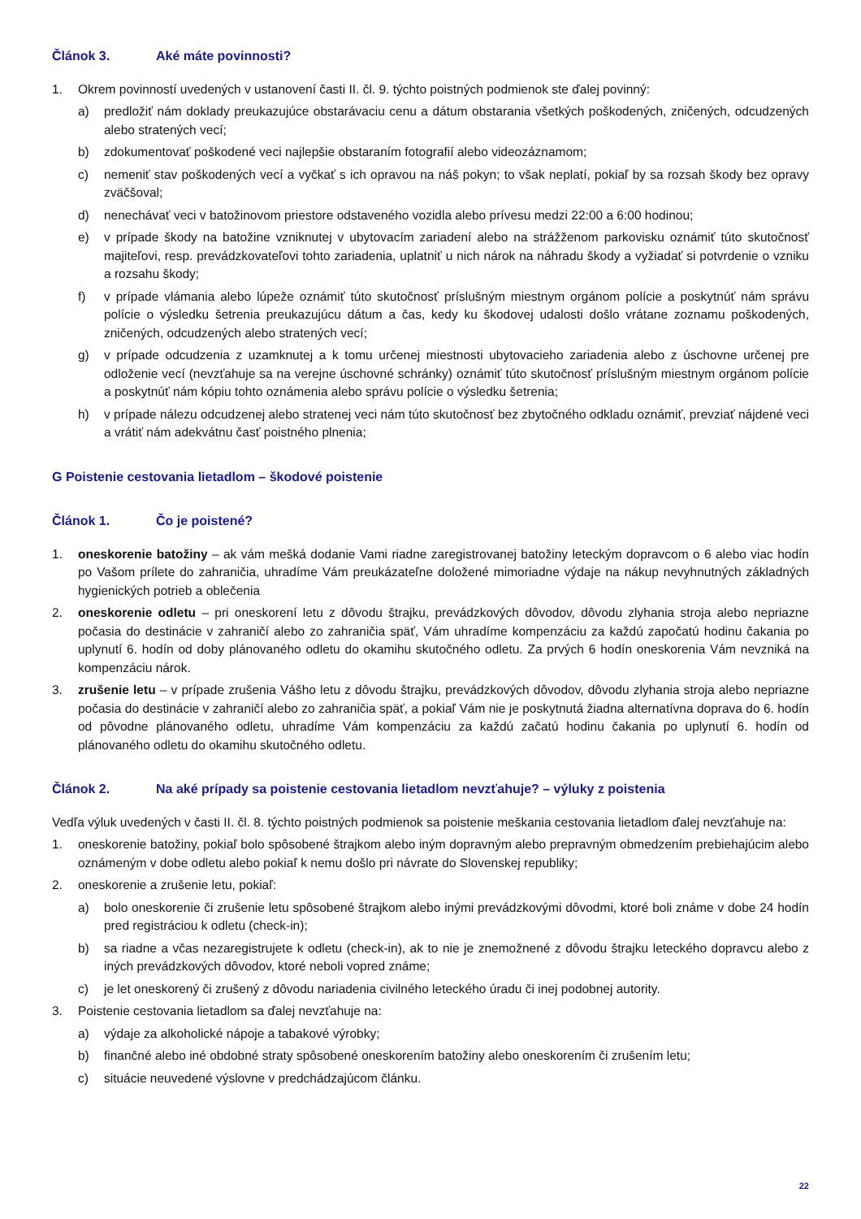Článok 3. Aké máte povinnosti?
1. Okrem povinností uvedených v ustanovení časti II. čl. 9. týchto poistných podmienok ste ďalej povinný:
a) predložiť nám doklady preukazujúce obstarávaciu cenu a dátum obstarania všetkých poškodených, zničených, odcudzených alebo stratených vecí;
b) zdokumentovať poškodené veci najlepšie obstaraním fotografií alebo videozáznamom;
c) nemeniť stav poškodených vecí a vyčkať s ich opravou na náš pokyn; to však neplatí, pokiaľ by sa rozsah škody bez opravy zväčšoval;
d) nenechávať veci v batožinovom priestore odstaveného vozidla alebo prívesu medzi 22:00 a 6:00 hodinou;
e) v prípade škody na batožine vzniknutej v ubytovacím zariadení alebo na strážženom parkovisku oznámiť túto skutočnosť majiteľovi, resp. prevádzkovateľovi tohto zariadenia, uplatniť u nich nárok na náhradu škody a vyžiadať si potvrdenie o vzniku a rozsahu škody;
f) v prípade vlámania alebo lúpeže oznámiť túto skutočnosť príslušným miestnym orgánom polície a poskytnúť nám správu polície o výsledku šetrenia preukazujúcu dátum a čas, kedy ku škodovej udalosti došlo vrátane zoznamu poškodených, zničených, odcudzených alebo stratených vecí;
g) v prípade odcudzenia z uzamknutej a k tomu určenej miestnosti ubytovacieho zariadenia alebo z úschovne určenej pre odloženie vecí (nevzťahuje sa na verejne úschovné schránky) oznámiť túto skutočnosť príslušným miestnym orgánom polície a poskytnúť nám kópiu tohto oznámenia alebo správu polície o výsledku šetrenia;
h) v prípade nálezu odcudzenej alebo stratenej veci nám túto skutočnosť bez zbytočného odkladu oznámiť, prevziať nájdené veci a vrátiť nám adekvátnu časť poistného plnenia;
G Poistenie cestovania lietadlom – škodové poistenie
Článok 1. Čo je poistené?
1. oneskorenie batožiny – ak vám mešká dodanie Vami riadne zaregistrovanej batožiny leteckým dopravcom o 6 alebo viac hodín po Vašom prílete do zahraničia, uhradíme Vám preukázateľne doložené mimoriadne výdaje na nákup nevyhnutných základných hygienických potrieb a oblečenia
2. oneskorenie odletu – pri oneskorení letu z dôvodu štrajku, prevádzkových dôvodov, dôvodu zlyhania stroja alebo nepriazne počasia do destinácie v zahraničí alebo zo zahraničia späť, Vám uhradíme kompenzáciu za každú započatú hodinu čakania po uplynutí 6. hodín od doby plánovaného odletu do okamihu skutočného odletu. Za prvých 6 hodín oneskorenia Vám nevzniká na kompenzáciu nárok.
3. zrušenie letu – v prípade zrušenia Vášho letu z dôvodu štrajku, prevádzkových dôvodov, dôvodu zlyhania stroja alebo nepriazne počasia do destinácie v zahraničí alebo zo zahraničia späť, a pokiaľ Vám nie je poskytnutá žiadna alternatívna doprava do 6. hodín od pôvodne plánovaného odletu, uhradíme Vám kompenzáciu za každú začatú hodinu čakania po uplynutí 6. hodín od plánovaného odletu do okamihu skutočného odletu.
Článok 2. Na aké prípady sa poistenie cestovania lietadlom nevzťahuje? – výluky z poistenia
Vedľa výluk uvedených v časti II. čl. 8. týchto poistných podmienok sa poistenie meškania cestovania lietadlom ďalej nevzťahuje na:
1. oneskorenie batožiny, pokiaľ bolo spôsobené štrajkom alebo iným dopravným alebo prepravným obmedzením prebiehajúcim alebo oznámeným v dobe odletu alebo pokiaľ k nemu došlo pri návrate do Slovenskej republiky;
2. oneskorenie a zrušenie letu, pokiaľ:
a) bolo oneskorenie či zrušenie letu spôsobené štrajkom alebo inými prevádzkovými dôvodmi, ktoré boli známe v dobe 24 hodín pred registráciou k odletu (check-in);
b) sa riadne a včas nezaregistrujete k odletu (check-in), ak to nie je znemožnené z dôvodu štrajku leteckého dopravcu alebo z iných prevádzkových dôvodov, ktoré neboli vopred známe;
c) je let oneskorený či zrušený z dôvodu nariadenia civilného leteckého úradu či inej podobnej autority.
3. Poistenie cestovania lietadlom sa ďalej nevzťahuje na:
a) výdaje za alkoholické nápoje a tabakové výrobky;
b) finančné alebo iné obdobné straty spôsobené oneskorením batožiny alebo oneskorením či zrušením letu;
c) situácie neuvedené výslovne v predchádzajúcom článku.
22